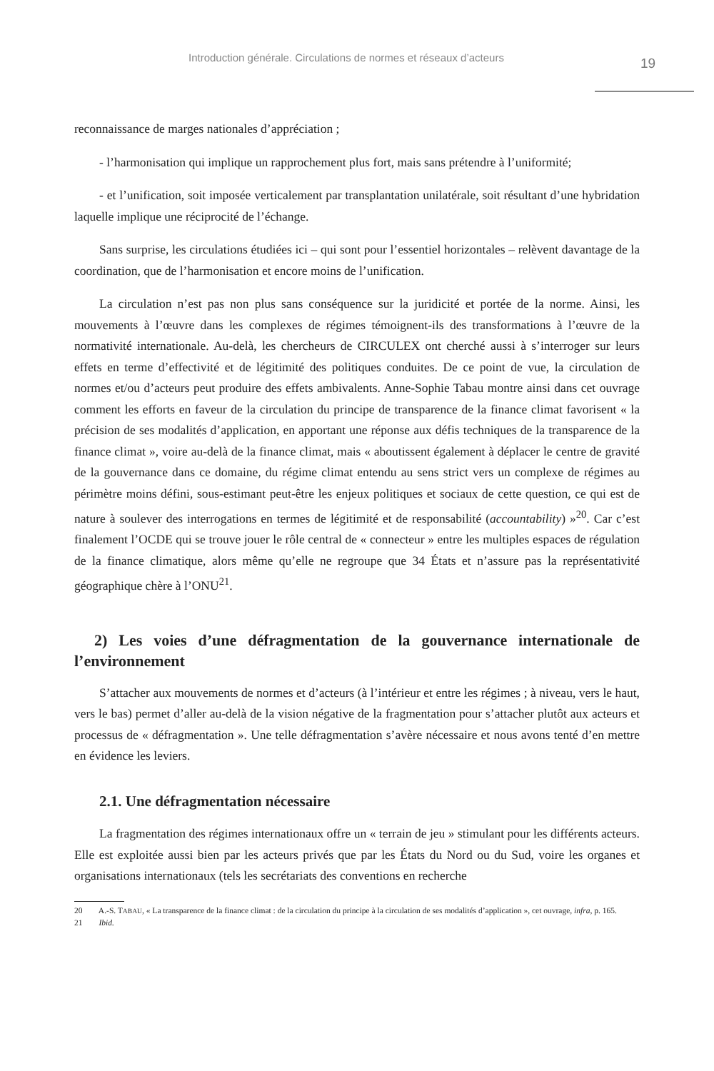Introduction générale. Circulations de normes et réseaux d’acteurs 19
reconnaissance de marges nationales d’appréciation ;
- l’harmonisation qui implique un rapprochement plus fort, mais sans prétendre à l’uniformité;
- et l’unification, soit imposée verticalement par transplantation unilatérale, soit résultant d’une hybridation laquelle implique une réciprocité de l’échange.
Sans surprise, les circulations étudiées ici – qui sont pour l’essentiel horizontales – relèvent davantage de la coordination, que de l’harmonisation et encore moins de l’unification.
La circulation n’est pas non plus sans conséquence sur la juridicité et portée de la norme. Ainsi, les mouvements à l’œuvre dans les complexes de régimes témoignent-ils des transformations à l’œuvre de la normativité internationale. Au-delà, les chercheurs de CIRCULEX ont cherché aussi à s’interroger sur leurs effets en terme d’effectivité et de légitimité des politiques conduites. De ce point de vue, la circulation de normes et/ou d’acteurs peut produire des effets ambivalents. Anne-Sophie Tabau montre ainsi dans cet ouvrage comment les efforts en faveur de la circulation du principe de transparence de la finance climat favorisent « la précision de ses modalités d’application, en apportant une réponse aux défis techniques de la transparence de la finance climat », voire au-delà de la finance climat, mais « aboutissent également à déplacer le centre de gravité de la gouvernance dans ce domaine, du régime climat entendu au sens strict vers un complexe de régimes au périmètre moins défini, sous-estimant peut-être les enjeux politiques et sociaux de cette question, ce qui est de nature à soulever des interrogations en termes de légitimité et de responsabilité (accountability) »<sup>20</sup>. Car c’est finalement l’OCDE qui se trouve jouer le rôle central de « connecteur » entre les multiples espaces de régulation de la finance climatique, alors même qu’elle ne regroupe que 34 États et n’assure pas la représentativité géographique chère à l’ONU<sup>21</sup>.
2) Les voies d’une défragmentation de la gouvernance internationale de l’environnement
S’attacher aux mouvements de normes et d’acteurs (à l’intérieur et entre les régimes ; à niveau, vers le haut, vers le bas) permet d’aller au-delà de la vision négative de la fragmentation pour s’attacher plutôt aux acteurs et processus de « défragmentation ». Une telle défragmentation s’avère nécessaire et nous avons tenté d’en mettre en évidence les leviers.
2.1. Une défragmentation nécessaire
La fragmentation des régimes internationaux offre un « terrain de jeu » stimulant pour les différents acteurs. Elle est exploitée aussi bien par les acteurs privés que par les États du Nord ou du Sud, voire les organes et organisations internationaux (tels les secrétariats des conventions en recherche
20 A.-S. TABAU, « La transparence de la finance climat : de la circulation du principe à la circulation de ses modalités d’application », cet ouvrage, infra, p. 165.
21 Ibid.